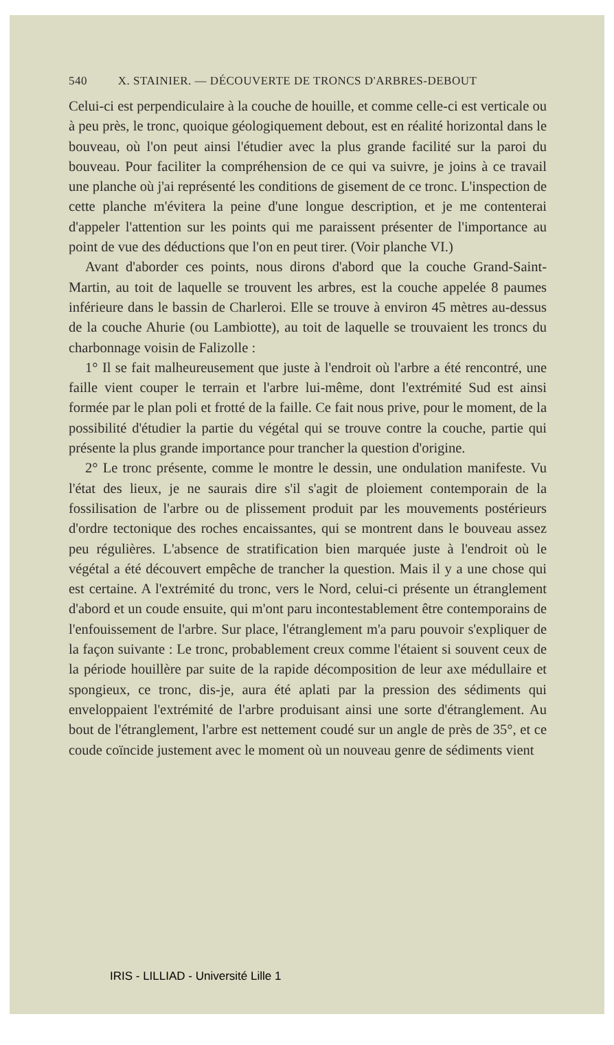540 X. STAINIER. — DÉCOUVERTE DE TRONCS D'ARBRES-DEBOUT
Celui-ci est perpendiculaire à la couche de houille, et comme celle-ci est verticale ou à peu près, le tronc, quoique géologiquement debout, est en réalité horizontal dans le bouveau, où l'on peut ainsi l'étudier avec la plus grande facilité sur la paroi du bouveau. Pour faciliter la compréhension de ce qui va suivre, je joins à ce travail une planche où j'ai représenté les conditions de gisement de ce tronc. L'inspection de cette planche m'évitera la peine d'une longue description, et je me contenterai d'appeler l'attention sur les points qui me paraissent présenter de l'importance au point de vue des déductions que l'on en peut tirer. (Voir planche VI.)
Avant d'aborder ces points, nous dirons d'abord que la couche Grand-Saint-Martin, au toit de laquelle se trouvent les arbres, est la couche appelée 8 paumes inférieure dans le bassin de Charleroi. Elle se trouve à environ 45 mètres au-dessus de la couche Ahurie (ou Lambiotte), au toit de laquelle se trouvaient les troncs du charbonnage voisin de Falizolle :
1° Il se fait malheureusement que juste à l'endroit où l'arbre a été rencontré, une faille vient couper le terrain et l'arbre lui-même, dont l'extrémité Sud est ainsi formée par le plan poli et frotté de la faille. Ce fait nous prive, pour le moment, de la possibilité d'étudier la partie du végétal qui se trouve contre la couche, partie qui présente la plus grande importance pour trancher la question d'origine.
2° Le tronc présente, comme le montre le dessin, une ondulation manifeste. Vu l'état des lieux, je ne saurais dire s'il s'agit de ploiement contemporain de la fossilisation de l'arbre ou de plissement produit par les mouvements postérieurs d'ordre tectonique des roches encaissantes, qui se montrent dans le bouveau assez peu régulières. L'absence de stratification bien marquée juste à l'endroit où le végétal a été découvert empêche de trancher la question. Mais il y a une chose qui est certaine. A l'extrémité du tronc, vers le Nord, celui-ci présente un étranglement d'abord et un coude ensuite, qui m'ont paru incontestablement être contemporains de l'enfouissement de l'arbre. Sur place, l'étranglement m'a paru pouvoir s'expliquer de la façon suivante : Le tronc, probablement creux comme l'étaient si souvent ceux de la période houillère par suite de la rapide décomposition de leur axe médullaire et spongieux, ce tronc, dis-je, aura été aplati par la pression des sédiments qui enveloppaient l'extrémité de l'arbre produisant ainsi une sorte d'étranglement. Au bout de l'étranglement, l'arbre est nettement coudé sur un angle de près de 35°, et ce coude coïncide justement avec le moment où un nouveau genre de sédiments vient
IRIS - LILLIAD - Université Lille 1